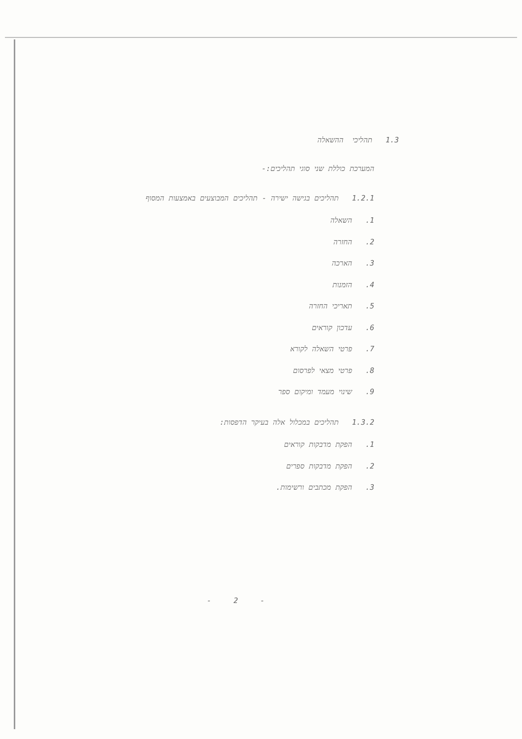1.3 תהליכי ההשאלה
המערכת כוללת שני סוגי תהליכים:-
1.2.1 תהליכים בגישה ישירה - תהליכים המבוצעים באמצעות המסוף
1. השאלה
2. החזרה
3. הארכה
4. הזמנות
5. תאריכי החזרה
6. עדכון קוראים
7. פרטי השאלה לקורא
8. פרטי מצאי לפרסום
9. שינוי מעמד ומיקום ספר
1.3.2 תהליכים במכלול אלה בעיקר הדפסות:
1. הפקת מדבקות קוראים
2. הפקת מדבקות ספרים
3. הפקת מכתבים ורשימות.
- 2 -